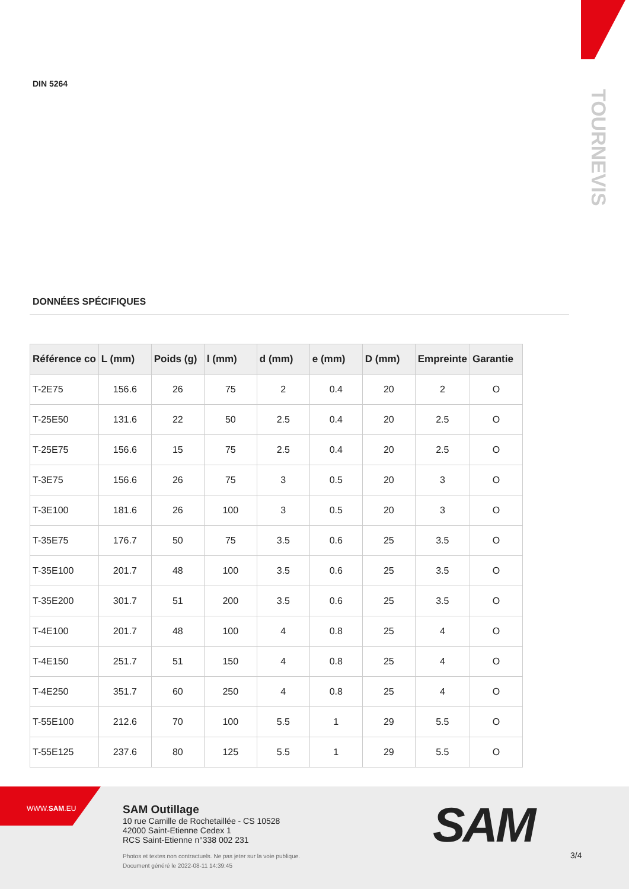DIN 5264
TOURNEVIS
DONNÉES SPÉCIFIQUES
| Référence co | L (mm) | Poids (g) | l (mm) | d (mm) | e (mm) | D (mm) | Empreinte | Garantie |
| --- | --- | --- | --- | --- | --- | --- | --- | --- |
| T-2E75 | 156.6 | 26 | 75 | 2 | 0.4 | 20 | 2 | O |
| T-25E50 | 131.6 | 22 | 50 | 2.5 | 0.4 | 20 | 2.5 | O |
| T-25E75 | 156.6 | 15 | 75 | 2.5 | 0.4 | 20 | 2.5 | O |
| T-3E75 | 156.6 | 26 | 75 | 3 | 0.5 | 20 | 3 | O |
| T-3E100 | 181.6 | 26 | 100 | 3 | 0.5 | 20 | 3 | O |
| T-35E75 | 176.7 | 50 | 75 | 3.5 | 0.6 | 25 | 3.5 | O |
| T-35E100 | 201.7 | 48 | 100 | 3.5 | 0.6 | 25 | 3.5 | O |
| T-35E200 | 301.7 | 51 | 200 | 3.5 | 0.6 | 25 | 3.5 | O |
| T-4E100 | 201.7 | 48 | 100 | 4 | 0.8 | 25 | 4 | O |
| T-4E150 | 251.7 | 51 | 150 | 4 | 0.8 | 25 | 4 | O |
| T-4E250 | 351.7 | 60 | 250 | 4 | 0.8 | 25 | 4 | O |
| T-55E100 | 212.6 | 70 | 100 | 5.5 | 1 | 29 | 5.5 | O |
| T-55E125 | 237.6 | 80 | 125 | 5.5 | 1 | 29 | 5.5 | O |
WWW.SAM.EU
SAM Outillage
10 rue Camille de Rochetaillée - CS 10528
42000 Saint-Etienne Cedex 1
RCS Saint-Etienne n°338 002 231
Photos et textes non contractuels. Ne pas jeter sur la voie publique.
Document généré le 2022-08-11 14:39:45
SAM 3/4